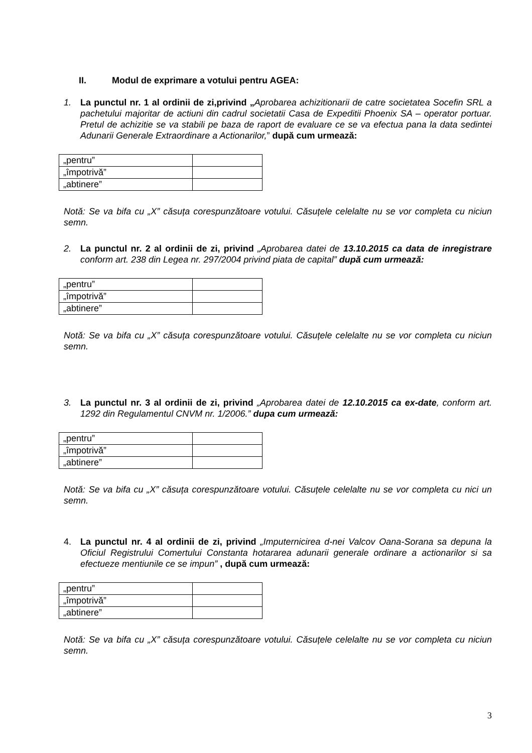II. Modul de exprimare a votului pentru AGEA:
1. La punctul nr. 1 al ordinii de zi,privind „Aprobarea achizitionarii de catre societatea Socefin SRL a pachetului majoritar de actiuni din cadrul societatii Casa de Expeditii Phoenix SA – operator portuar. Pretul de achizitie se va stabili pe baza de raport de evaluare ce se va efectua pana la data sedintei Adunarii Generale Extraordinare a Actionarilor,” după cum urmează:
| „pentru” | |
| „împotrivă” | |
| „abtinere” | |
Notă: Se va bifa cu „X” căsuța corespunzătoare votului. Căsuțele celelalte nu se vor completa cu niciun semn.
2. La punctul nr. 2 al ordinii de zi, privind „Aprobarea datei de 13.10.2015 ca data de inregistrare conform art. 238 din Legea nr. 297/2004 privind piata de capital” după cum urmează:
| „pentru” | |
| „împotrivă” | |
| „abtinere” | |
Notă: Se va bifa cu „X” căsuța corespunzătoare votului. Căsuțele celelalte nu se vor completa cu niciun semn.
3. La punctul nr. 3 al ordinii de zi, privind „Aprobarea datei de 12.10.2015 ca ex-date, conform art. 1292 din Regulamentul CNVM nr. 1/2006.” dupa cum urmează:
| „pentru” | |
| „împotrivă” | |
| „abtinere” | |
Notă: Se va bifa cu „X” căsuța corespunzătoare votului. Căsuțele celelalte nu se vor completa cu nici un semn.
4. La punctul nr. 4 al ordinii de zi, privind „Imputernicirea d-nei Valcov Oana-Sorana sa depuna la Oficiul Registrului Comertului Constanta hotararea adunarii generale ordinare a actionarilor si sa efectueze mentiunile ce se impun” , după cum urmează:
| „pentru” | |
| „împotrivă” | |
| „abtinere” | |
Notă: Se va bifa cu „X” căsuța corespunzătoare votului. Căsuțele celelalte nu se vor completa cu niciun semn.
3